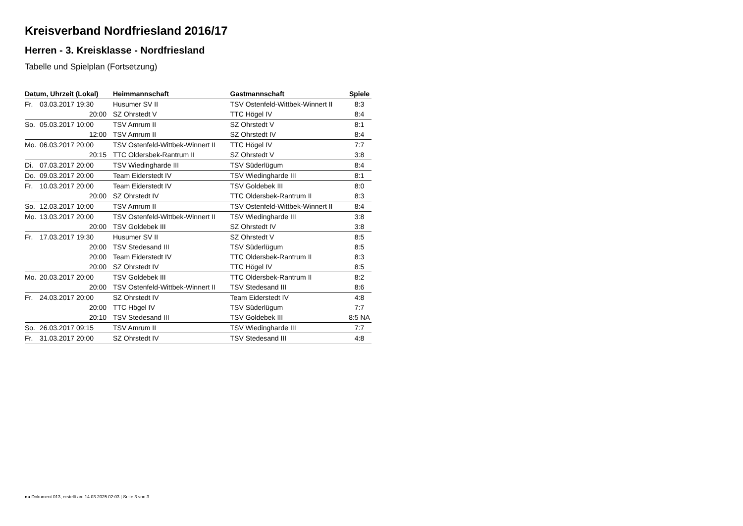Kreisverband Nordfriesland 2016/17
Herren - 3. Kreisklasse - Nordfriesland
Tabelle und Spielplan (Fortsetzung)
| Datum, Uhrzeit (Lokal) | | Heimmannschaft | Gastmannschaft | Spiele |
| --- | --- | --- | --- | --- |
| Fr. | 03.03.2017 19:30 | Husumer SV II | TSV Ostenfeld-Wittbek-Winnert II | 8:3 |
| | 20:00 | SZ Ohrstedt V | TTC Högel IV | 8:4 |
| So. | 05.03.2017 10:00 | TSV Amrum II | SZ Ohrstedt V | 8:1 |
| | 12:00 | TSV Amrum II | SZ Ohrstedt IV | 8:4 |
| Mo. | 06.03.2017 20:00 | TSV Ostenfeld-Wittbek-Winnert II | TTC Högel IV | 7:7 |
| | 20:15 | TTC Oldersbek-Rantrum II | SZ Ohrstedt V | 3:8 |
| Di. | 07.03.2017 20:00 | TSV Wiedingharde III | TSV Süderlügum | 8:4 |
| Do. | 09.03.2017 20:00 | Team Eiderstedt IV | TSV Wiedingharde III | 8:1 |
| Fr. | 10.03.2017 20:00 | Team Eiderstedt IV | TSV Goldebek III | 8:0 |
| | 20:00 | SZ Ohrstedt IV | TTC Oldersbek-Rantrum II | 8:3 |
| So. | 12.03.2017 10:00 | TSV Amrum II | TSV Ostenfeld-Wittbek-Winnert II | 8:4 |
| Mo. | 13.03.2017 20:00 | TSV Ostenfeld-Wittbek-Winnert II | TSV Wiedingharde III | 3:8 |
| | 20:00 | TSV Goldebek III | SZ Ohrstedt IV | 3:8 |
| Fr. | 17.03.2017 19:30 | Husumer SV II | SZ Ohrstedt V | 8:5 |
| | 20:00 | TSV Stedesand III | TSV Süderlügum | 8:5 |
| | 20:00 | Team Eiderstedt IV | TTC Oldersbek-Rantrum II | 8:3 |
| | 20:00 | SZ Ohrstedt IV | TTC Högel IV | 8:5 |
| Mo. | 20.03.2017 20:00 | TSV Goldebek III | TTC Oldersbek-Rantrum II | 8:2 |
| | 20:00 | TSV Ostenfeld-Wittbek-Winnert II | TSV Stedesand III | 8:6 |
| Fr. | 24.03.2017 20:00 | SZ Ohrstedt IV | Team Eiderstedt IV | 4:8 |
| | 20:00 | TTC Högel IV | TSV Süderlügum | 7:7 |
| | 20:10 | TSV Stedesand III | TSV Goldebek III | 8:5 NA |
| So. | 26.03.2017 09:15 | TSV Amrum II | TSV Wiedingharde III | 7:7 |
| Fr. | 31.03.2017 20:00 | SZ Ohrstedt IV | TSV Stedesand III | 4:8 |
nu.Dokument 013, erstellt am 14.03.2025 02:03 | Seite 3 von 3